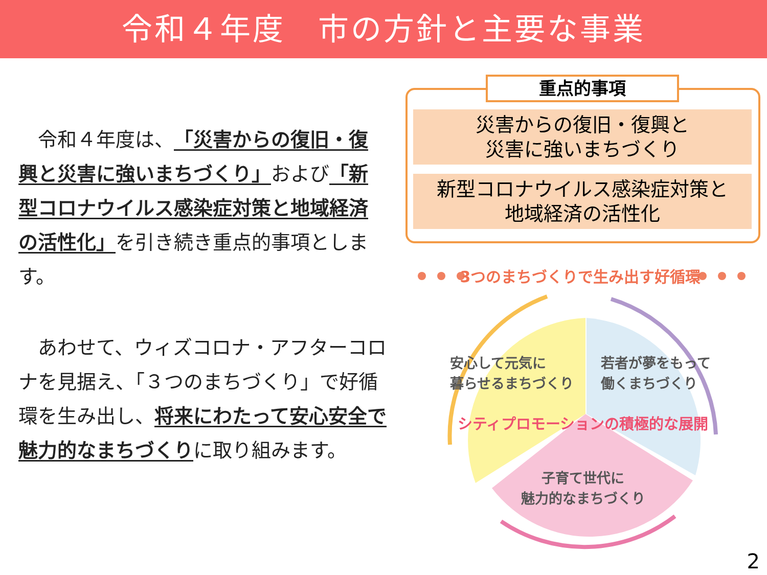令和４年度　市の方針と主要な事業
　令和４年度は、「災害からの復旧・復興と災害に強いまちづくり」および「新型コロナウイルス感染症対策と地域経済の活性化」を引き続き重点的事項とします。
　あわせて、ウィズコロナ・アフターコロナを見据え、「３つのまちづくり」で好循環を生み出し、将来にわたって安心安全で魅力的なまちづくりに取り組みます。
重点的事項
災害からの復旧・復興と
災害に強いまちづくり
新型コロナウイルス感染症対策と
地域経済の活性化
3つのまちづくりで生み出す好循環
安心して元気に
暮らせるまちづくり
若者が夢をもって
働くまちづくり
シティプロモーションの積極的な展開
子育て世代に
魅力的なまちづくり
2